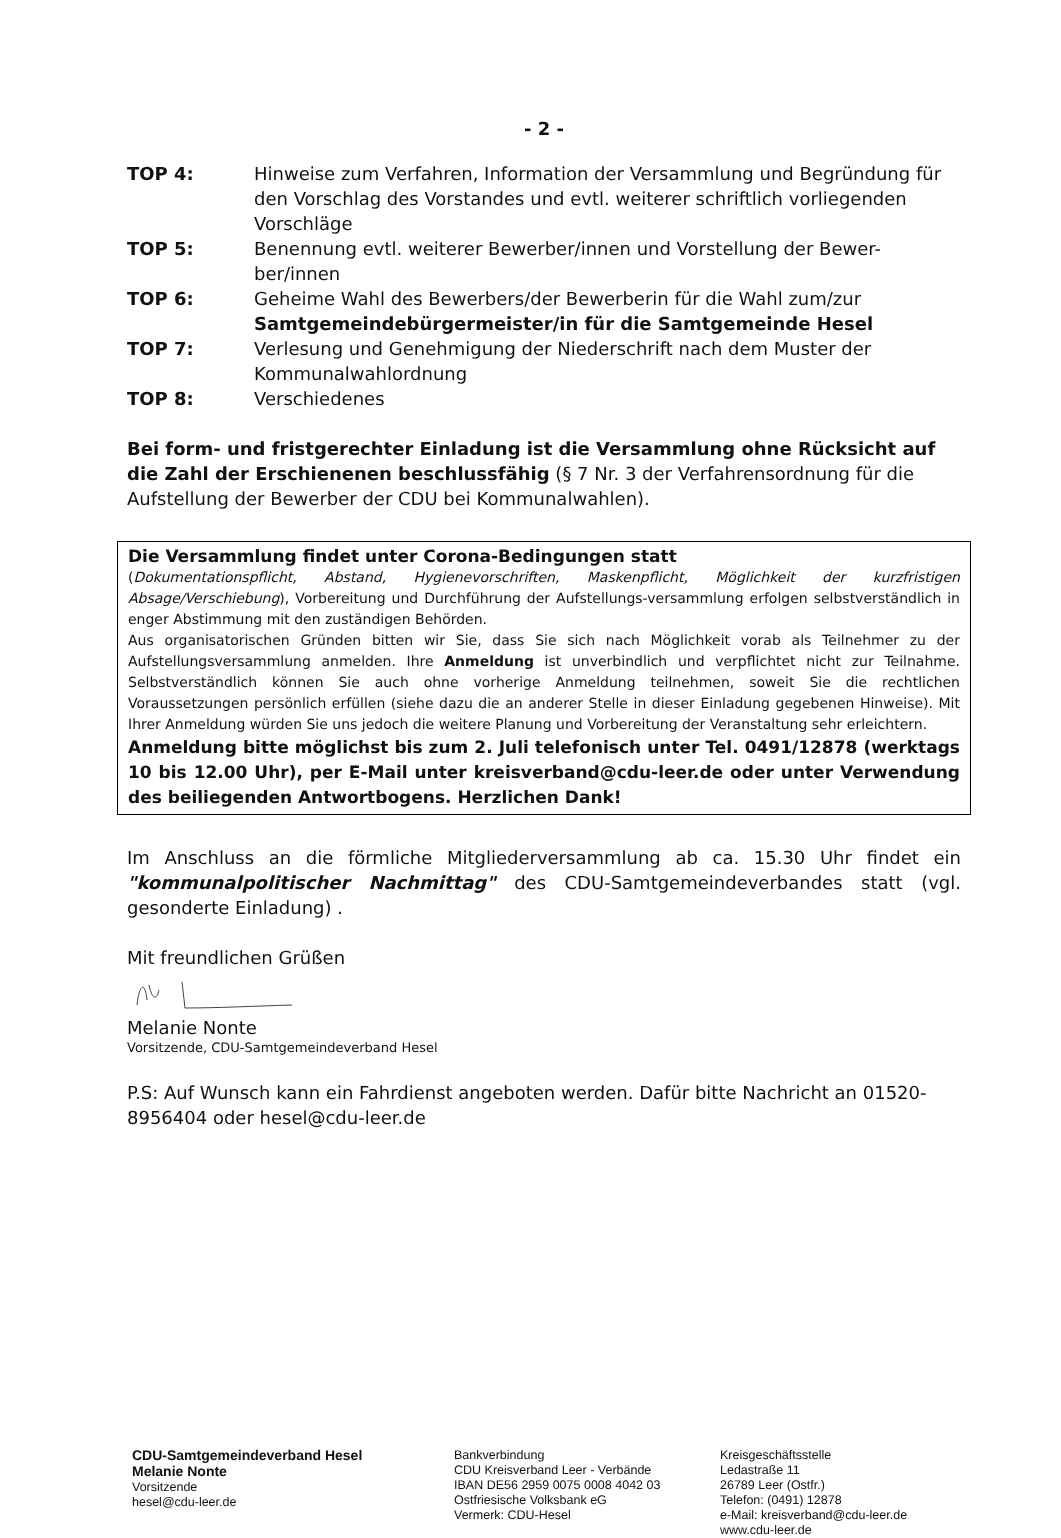- 2 -
TOP 4: Hinweise zum Verfahren, Information der Versammlung und Begründung für den Vorschlag des Vorstandes und evtl. weiterer schriftlich vorliegenden Vorschläge
TOP 5: Benennung evtl. weiterer Bewerber/innen und Vorstellung der Bewer-ber/innen
TOP 6: Geheime Wahl des Bewerbers/der Bewerberin für die Wahl zum/zur Samtgemeindebürgermeister/in für die Samtgemeinde Hesel
TOP 7: Verlesung und Genehmigung der Niederschrift nach dem Muster der Kommunalwahlordnung
TOP 8: Verschiedenes
Bei form- und fristgerechter Einladung ist die Versammlung ohne Rücksicht auf die Zahl der Erschienenen beschlussfähig (§ 7 Nr. 3 der Verfahrensordnung für die Aufstellung der Bewerber der CDU bei Kommunalwahlen).
Die Versammlung findet unter Corona-Bedingungen statt
(Dokumentationspflicht, Abstand, Hygienevorschriften, Maskenpflicht, Möglichkeit der kurzfristigen Absage/Verschiebung), Vorbereitung und Durchführung der Aufstellungs-versammlung erfolgen selbstverständlich in enger Abstimmung mit den zuständigen Behörden.
Aus organisatorischen Gründen bitten wir Sie, dass Sie sich nach Möglichkeit vorab als Teilnehmer zu der Aufstellungsversammlung anmelden. Ihre Anmeldung ist unverbindlich und verpflichtet nicht zur Teilnahme. Selbstverständlich können Sie auch ohne vorherige Anmeldung teilnehmen, soweit Sie die rechtlichen Voraussetzungen persönlich erfüllen (siehe dazu die an anderer Stelle in dieser Einladung gegebenen Hinweise). Mit Ihrer Anmeldung würden Sie uns jedoch die weitere Planung und Vorbereitung der Veranstaltung sehr erleichtern.
Anmeldung bitte möglichst bis zum 2. Juli telefonisch unter Tel. 0491/12878 (werktags 10 bis 12.00 Uhr), per E-Mail unter kreisverband@cdu-leer.de oder unter Verwendung des beiliegenden Antwortbogens. Herzlichen Dank!
Im Anschluss an die förmliche Mitgliederversammlung ab ca. 15.30 Uhr findet ein "kommunalpolitischer Nachmittag" des CDU-Samtgemeindeverbandes statt (vgl. gesonderte Einladung) .
Mit freundlichen Grüßen
Melanie Nonte
Vorsitzende, CDU-Samtgemeindeverband Hesel
P.S: Auf Wunsch kann ein Fahrdienst angeboten werden. Dafür bitte Nachricht an 01520-8956404 oder hesel@cdu-leer.de
CDU-Samtgemeindeverband Hesel
Melanie Nonte
Vorsitzende
hesel@cdu-leer.de
Bankverbindung
CDU Kreisverband Leer - Verbände
IBAN DE56 2959 0075 0008 4042 03
Ostfriesische Volksbank eG
Vermerk: CDU-Hesel
Kreisgeschäftsstelle
Ledastraße 11
26789 Leer (Ostfr.)
Telefon: (0491) 12878
e-Mail: kreisverband@cdu-leer.de
www.cdu-leer.de